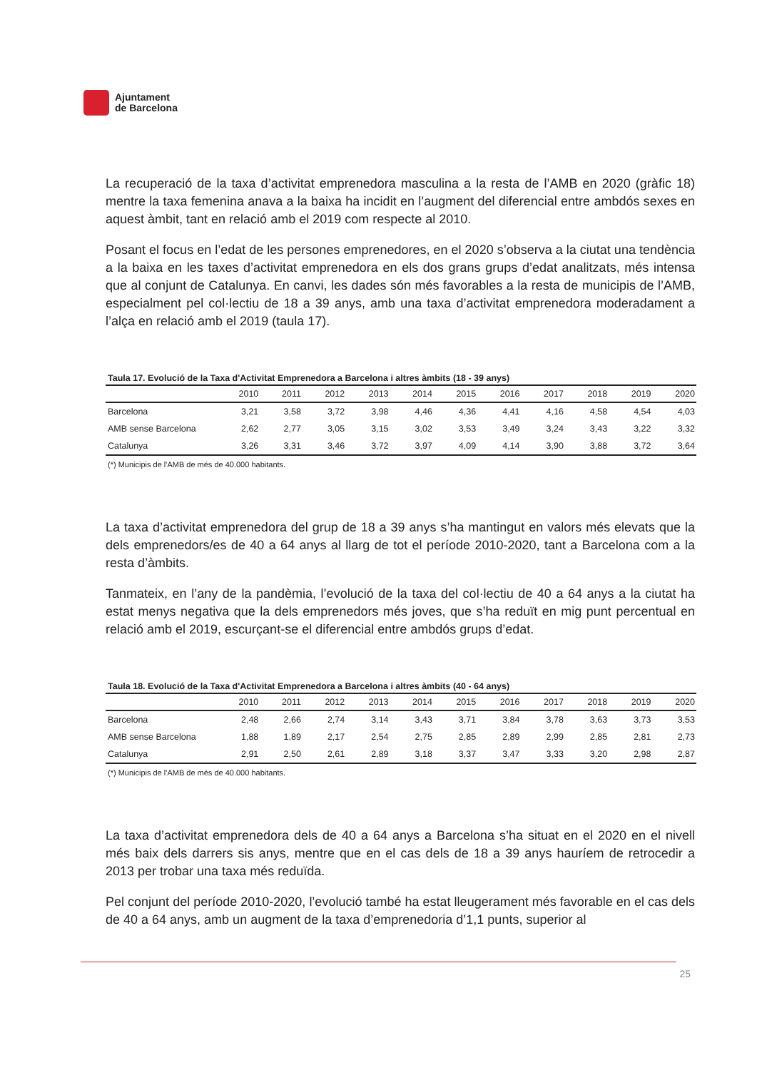Ajuntament
de Barcelona
La recuperació de la taxa d’activitat emprenedora masculina a la resta de l’AMB en 2020 (gràfic 18) mentre la taxa femenina anava a la baixa ha incidit en l’augment del diferencial entre ambdós sexes en aquest àmbit, tant en relació amb el 2019 com respecte al 2010.
Posant el focus en l’edat de les persones emprenedores, en el 2020 s’observa a la ciutat una tendència a la baixa en les taxes d’activitat emprenedora en els dos grans grups d’edat analitzats, més intensa que al conjunt de Catalunya. En canvi, les dades són més favorables a la resta de municipis de l’AMB, especialment pel col·lectiu de 18 a 39 anys, amb una taxa d’activitat emprenedora moderadament a l’alça en relació amb el 2019 (taula 17).
Taula 17. Evolució de la Taxa d'Activitat Emprenedora a Barcelona i altres àmbits (18 - 39 anys)
| | 2010 | 2011 | 2012 | 2013 | 2014 | 2015 | 2016 | 2017 | 2018 | 2019 | 2020 |
| --- | --- | --- | --- | --- | --- | --- | --- | --- | --- | --- | --- |
| Barcelona | 3,21 | 3,58 | 3,72 | 3,98 | 4,46 | 4,36 | 4,41 | 4,16 | 4,58 | 4,54 | 4,03 |
| AMB sense Barcelona | 2,62 | 2,77 | 3,05 | 3,15 | 3,02 | 3,53 | 3,49 | 3,24 | 3,43 | 3,22 | 3,32 |
| Catalunya | 3,26 | 3,31 | 3,46 | 3,72 | 3,97 | 4,09 | 4,14 | 3,90 | 3,88 | 3,72 | 3,64 |
(*) Municipis de l'AMB de més de 40.000 habitants.
La taxa d’activitat emprenedora del grup de 18 a 39 anys s’ha mantingut en valors més elevats que la dels emprenedors/es de 40 a 64 anys al llarg de tot el període 2010-2020, tant a Barcelona com a la resta d’àmbits.
Tanmateix, en l’any de la pandèmia, l’evolució de la taxa del col·lectiu de 40 a 64 anys a la ciutat ha estat menys negativa que la dels emprenedors més joves, que s’ha reduït en mig punt percentual en relació amb el 2019, escurçant-se el diferencial entre ambdós grups d’edat.
Taula 18. Evolució de la Taxa d'Activitat Emprenedora a Barcelona i altres àmbits (40 - 64 anys)
| | 2010 | 2011 | 2012 | 2013 | 2014 | 2015 | 2016 | 2017 | 2018 | 2019 | 2020 |
| --- | --- | --- | --- | --- | --- | --- | --- | --- | --- | --- | --- |
| Barcelona | 2,48 | 2,66 | 2,74 | 3,14 | 3,43 | 3,71 | 3,84 | 3,78 | 3,63 | 3,73 | 3,53 |
| AMB sense Barcelona | 1,88 | 1,89 | 2,17 | 2,54 | 2,75 | 2,85 | 2,89 | 2,99 | 2,85 | 2,81 | 2,73 |
| Catalunya | 2,91 | 2,50 | 2,61 | 2,89 | 3,18 | 3,37 | 3,47 | 3,33 | 3,20 | 2,98 | 2,87 |
(*) Municipis de l'AMB de més de 40.000 habitants.
La taxa d’activitat emprenedora dels de 40 a 64 anys a Barcelona s’ha situat en el 2020 en el nivell més baix dels darrers sis anys, mentre que en el cas dels de 18 a 39 anys hauríem de retrocedir a 2013 per trobar una taxa més reduïda.
Pel conjunt del període 2010-2020, l’evolució també ha estat lleugerament més favorable en el cas dels de 40 a 64 anys, amb un augment de la taxa d’emprenedoria d’1,1 punts, superior al
25